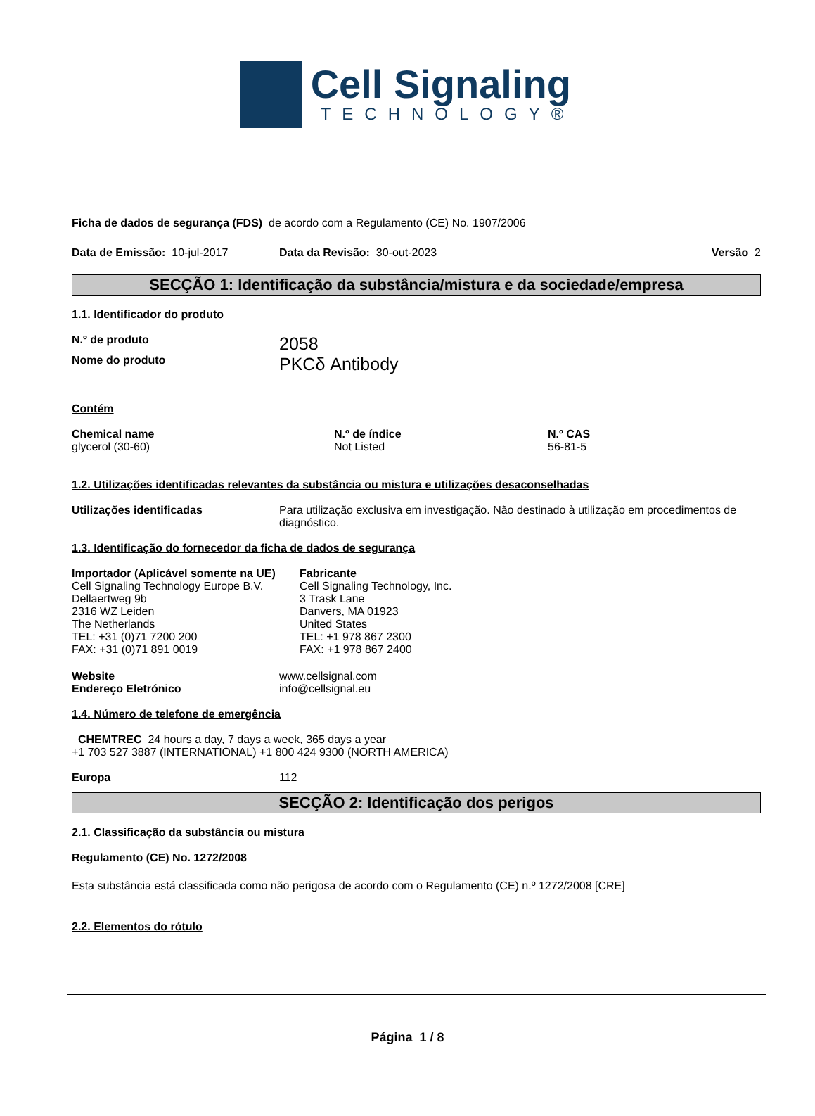Cell Signaling
TECHNOLOGY®
Ficha de dados de segurança (FDS) de acordo com a Regulamento (CE) No. 1907/2006
Data de Emissão: 10-jul-2017 Data da Revisão: 30-out-2023 Versão 2
SECÇÃO 1: Identificação da substância/mistura e da sociedade/empresa
1.1. Identificador do produto
N.º de produto
2058
Nome do produto
PKCδ Antibody
Contém
Chemical name
glycerol (30-60)
N.º de índice
Not Listed
N.º CAS
56-81-5
1.2. Utilizações identificadas relevantes da substância ou mistura e utilizações desaconselhadas
Utilizações identificadas Para utilização exclusiva em investigação. Não destinado à utilização em procedimentos de diagnóstico.
1.3. Identificação do fornecedor da ficha de dados de segurança
Importador (Aplicável somente na UE)
Cell Signaling Technology Europe B.V.
Dellaertweg 9b
2316 WZ Leiden
The Netherlands
TEL: +31 (0)71 7200 200
FAX: +31 (0)71 891 0019
Fabricante
Cell Signaling Technology, Inc.
3 Trask Lane
Danvers, MA 01923
United States
TEL: +1 978 867 2300
FAX: +1 978 867 2400
Website
Endereço Eletrónico
www.cellsignal.com
info@cellsignal.eu
1.4. Número de telefone de emergência
CHEMTREC 24 hours a day, 7 days a week, 365 days a year
+1 703 527 3887 (INTERNATIONAL) +1 800 424 9300 (NORTH AMERICA)
Europa 112
SECÇÃO 2: Identificação dos perigos
2.1. Classificação da substância ou mistura
Regulamento (CE) No. 1272/2008
Esta substância está classificada como não perigosa de acordo com o Regulamento (CE) n.º 1272/2008 [CRE]
2.2. Elementos do rótulo
Página 1 / 8